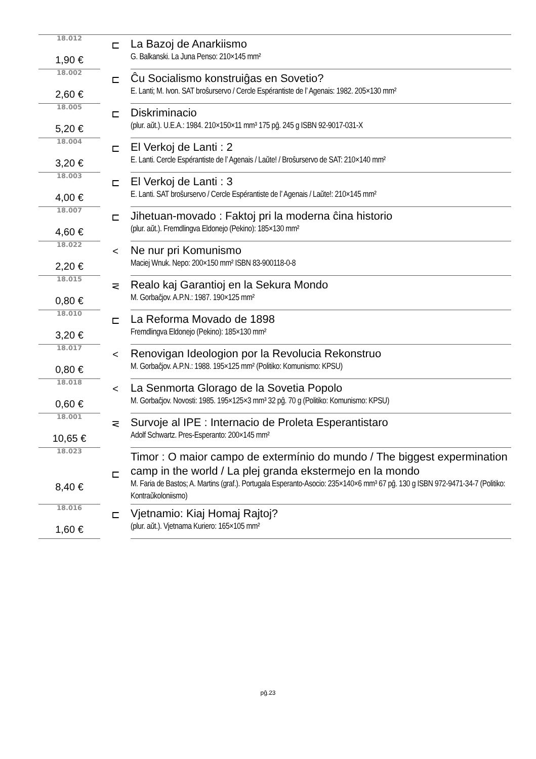| 18.012 | ⊏ | La Bazoj de Anarkiismo |
| 1,90 € | | G. Balkanski. La Juna Penso: 210×145 mm² |
| 18.002 | ⊏ | Ĉu Socialismo konstruiĝas en Sovetio? |
| 2,60 € | | E. Lanti; M. Ivon. SAT broŝurservo / Cercle Espérantiste de l’ Agenais: 1982. 205×130 mm² |
| 18.005 | ⊏ | Diskriminacio |
| 5,20 € | | (plur. aŭt.). U.E.A.: 1984. 210×150×11 mm³ 175 pĝ. 245 g ISBN 92-9017-031-X |
| 18.004 | ⊏ | El Verkoj de Lanti : 2 |
| 3,20 € | | E. Lanti. Cercle Espérantiste de l’ Agenais / Laŭte! / Broŝurservo de SAT: 210×140 mm² |
| 18.003 | ⊏ | El Verkoj de Lanti : 3 |
| 4,00 € | | E. Lanti. SAT broŝurservo / Cercle Espérantiste de l’ Agenais / Laŭte!: 210×145 mm² |
| 18.007 | ⊏ | Jihetuan-movado : Faktoj pri la moderna ĉina historio |
| 4,60 € | | (plur. aŭt.). Fremdlingva Eldonejo (Pekino): 185×130 mm² |
| 18.022 | < | Ne nur pri Komunismo |
| 2,20 € | | Maciej Wnuk. Nepo: 200×150 mm² ISBN 83-900118-0-8 |
| 18.015 | ⋜ | Realo kaj Garantioj en la Sekura Mondo |
| 0,80 € | | M. Gorbaĉjov. A.P.N.: 1987. 190×125 mm² |
| 18.010 | ⊏ | La Reforma Movado de 1898 |
| 3,20 € | | Fremdlingva Eldonejo (Pekino): 185×130 mm² |
| 18.017 | < | Renovigan Ideologion por la Revolucia Rekonstruo |
| 0,80 € | | M. Gorbaĉjov. A.P.N.: 1988. 195×125 mm² (Politiko: Komunismo: KPSU) |
| 18.018 | < | La Senmorta Glorago de la Sovetia Popolo |
| 0,60 € | | M. Gorbaĉjov. Novosti: 1985. 195×125×3 mm³ 32 pĝ. 70 g (Politiko: Komunismo: KPSU) |
| 18.001 | ⋜ | Survoje al IPE : Internacio de Proleta Esperantistaro |
| 10,65 € | | Adolf Schwartz. Pres-Esperanto: 200×145 mm² |
| 18.023 | ⊏ | Timor : O maior campo de extermínio do mundo / The biggest expermination camp in the world / La plej granda ekstermejo en la mondo |
| 8,40 € | | M. Faria de Bastos; A. Martins (graf.). Portugala Esperanto-Asocio: 235×140×6 mm³ 67 pĝ. 130 g ISBN 972-9471-34-7 (Politiko: Kontraŭkoloniismo) |
| 18.016 | ⊏ | Vjetnamio: Kiaj Homaj Rajtoj? |
| 1,60 € | | (plur. aŭt.). Vjetnama Kuriero: 165×105 mm² |
pĝ.23